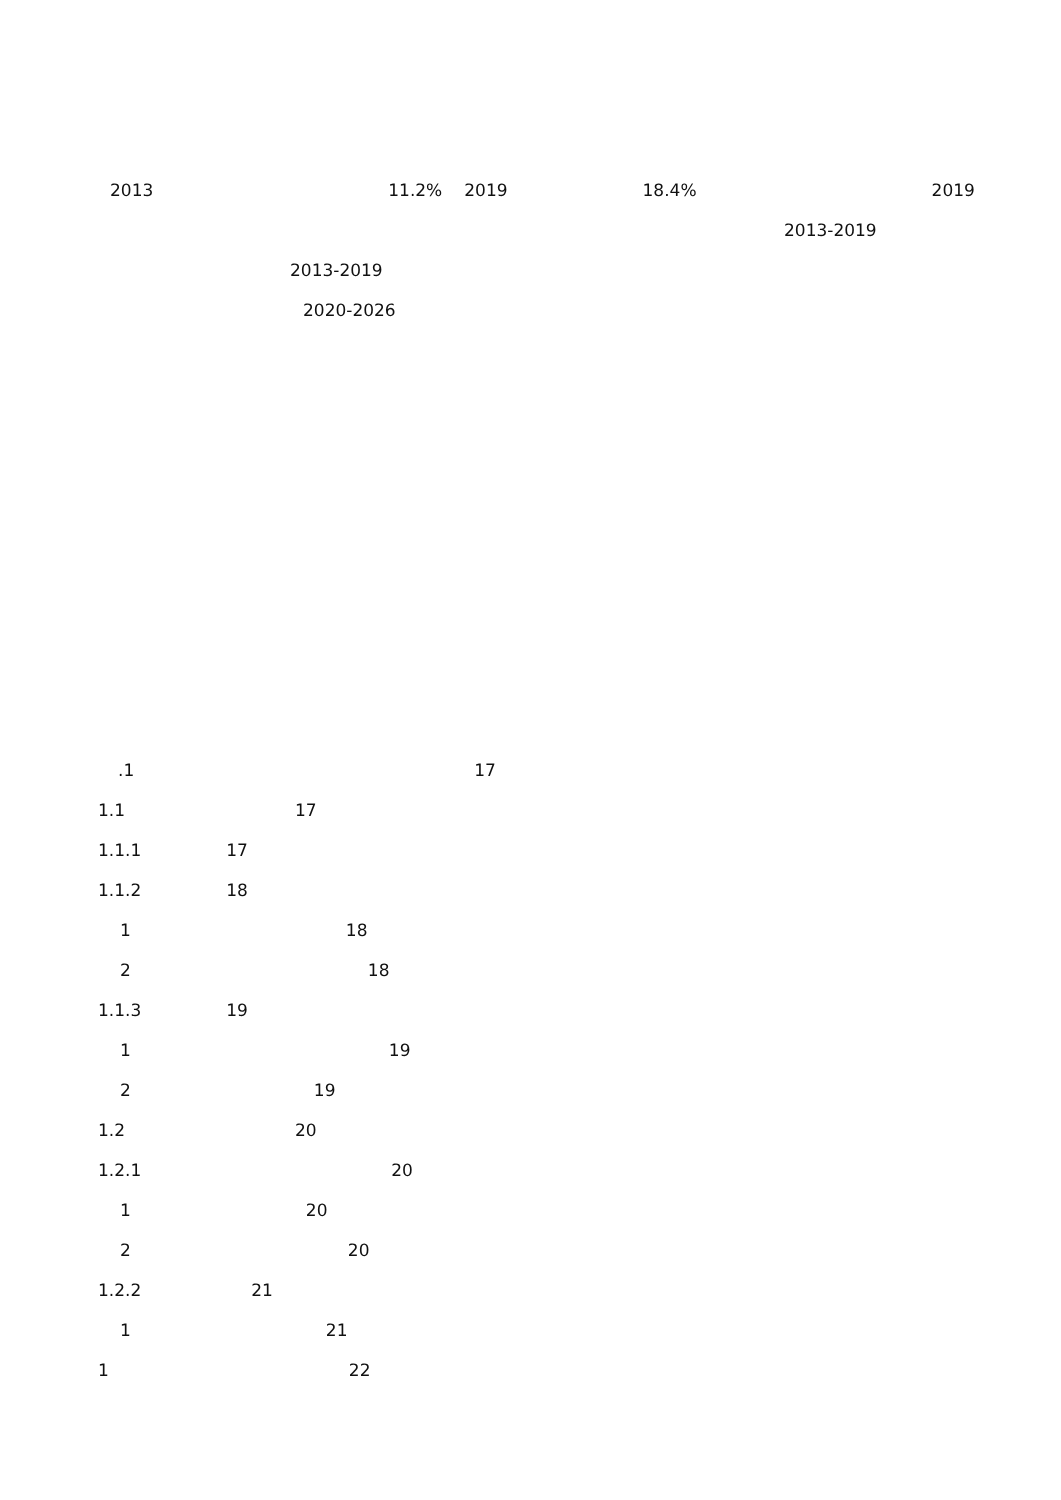2013 11.2% 2019 18.4% 2019
2013-2019
2013-2019
2020-2026
.1 17
1.1 17
1.1.1 17
1.1.2 18
1 18
2 18
1.1.3 19
1 19
2 19
1.2 20
1.2.1 20
1 20
2 20
1.2.2 21
1 21
1 22